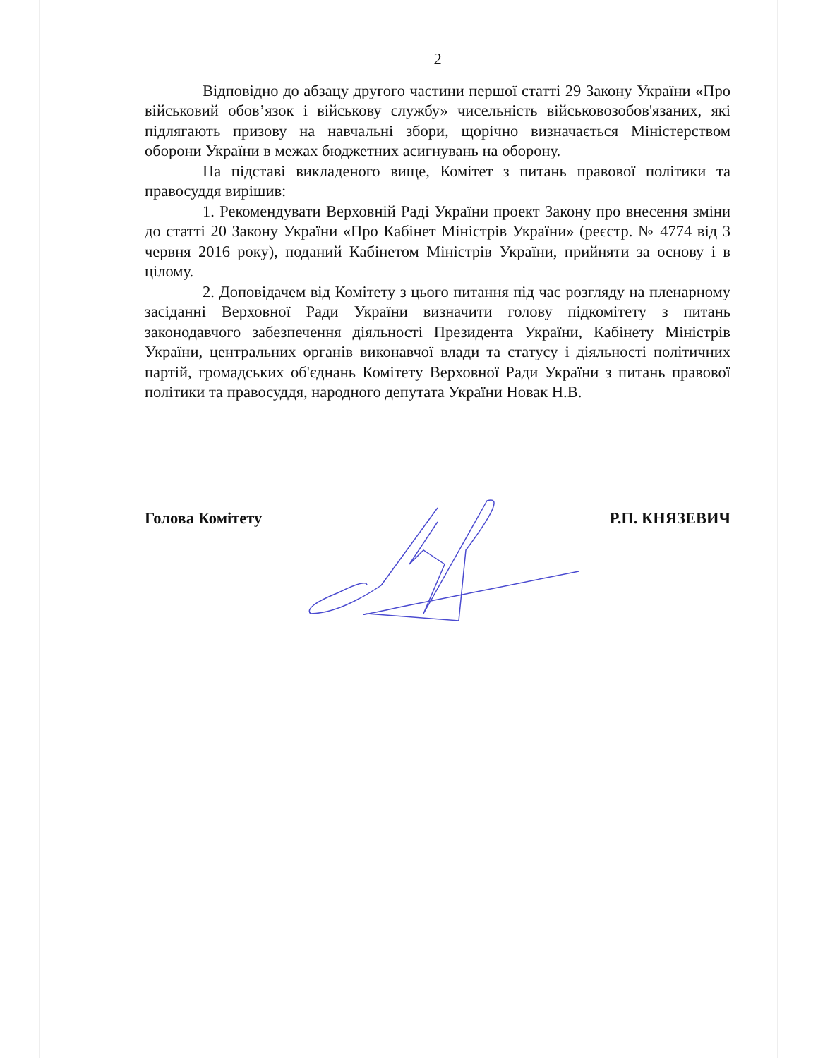2
Відповідно до абзацу другого частини першої статті 29 Закону України «Про військовий обов’язок і військову службу» чисельність військовозобов'язаних, які підлягають призову на навчальні збори, щорічно визначається Міністерством оборони України в межах бюджетних асигнувань на оборону.
На підставі викладеного вище, Комітет з питань правової політики та правосуддя вирішив:
1. Рекомендувати Верховній Раді України проект Закону про внесення зміни до статті 20 Закону України «Про Кабінет Міністрів України» (реєстр. № 4774 від 3 червня 2016 року), поданий Кабінетом Міністрів України, прийняти за основу і в цілому.
2. Доповідачем від Комітету з цього питання під час розгляду на пленарному засіданні Верховної Ради України визначити голову підкомітету з питань законодавчого забезпечення діяльності Президента України, Кабінету Міністрів України, центральних органів виконавчої влади та статусу і діяльності політичних партій, громадських об'єднань Комітету Верховної Ради України з питань правової політики та правосуддя, народного депутата України Новак Н.В.
Голова Комітету Р.П. КНЯЗЕВИЧ